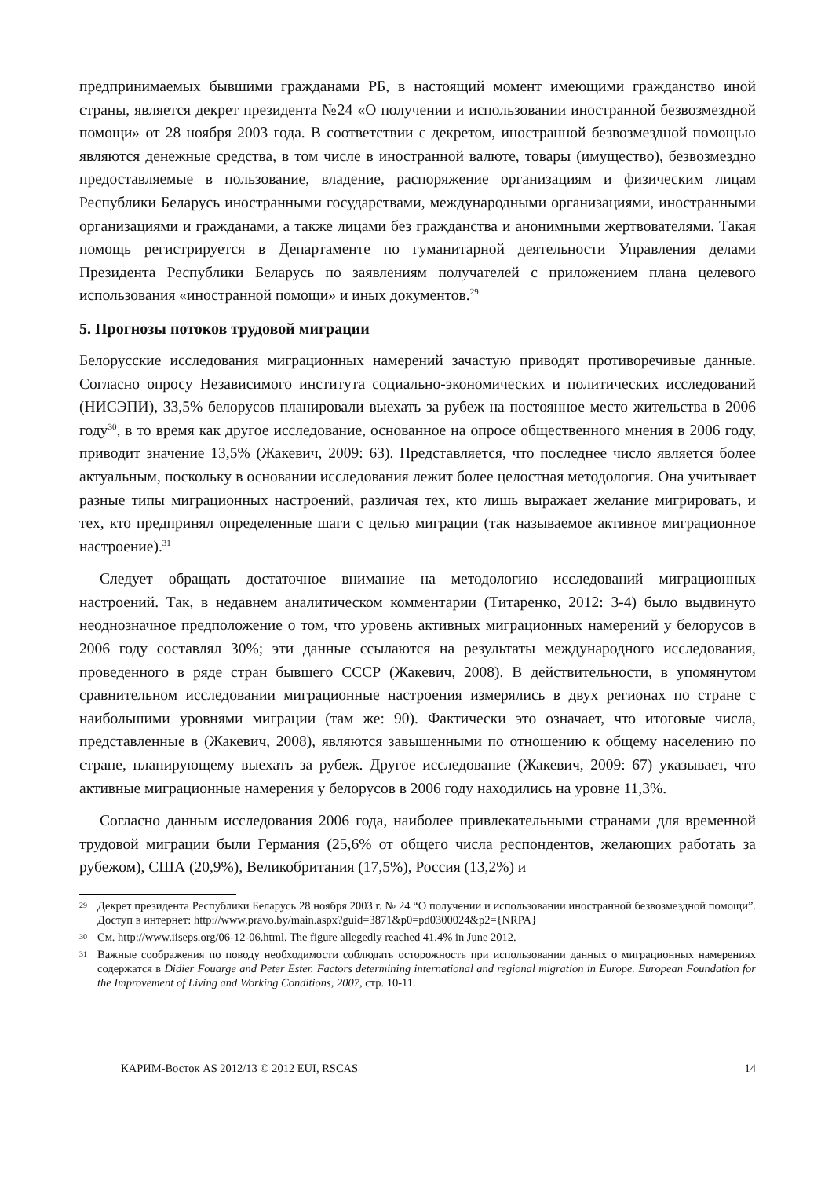предпринимаемых бывшими гражданами РБ, в настоящий момент имеющими гражданство иной страны, является декрет президента №24 «О получении и использовании иностранной безвозмездной помощи» от 28 ноября 2003 года. В соответствии с декретом, иностранной безвозмездной помощью являются денежные средства, в том числе в иностранной валюте, товары (имущество), безвозмездно предоставляемые в пользование, владение, распоряжение организациям и физическим лицам Республики Беларусь иностранными государствами, международными организациями, иностранными организациями и гражданами, а также лицами без гражданства и анонимными жертвователями. Такая помощь регистрируется в Департаменте по гуманитарной деятельности Управления делами Президента Республики Беларусь по заявлениям получателей с приложением плана целевого использования «иностранной помощи» и иных документов.<sup>29</sup>
5. Прогнозы потоков трудовой миграции
Белорусские исследования миграционных намерений зачастую приводят противоречивые данные. Согласно опросу Независимого института социально-экономических и политических исследований (НИСЭПИ), 33,5% белорусов планировали выехать за рубеж на постоянное место жительства в 2006 году<sup>30</sup>, в то время как другое исследование, основанное на опросе общественного мнения в 2006 году, приводит значение 13,5% (Жакевич, 2009: 63). Представляется, что последнее число является более актуальным, поскольку в основании исследования лежит более целостная методология. Она учитывает разные типы миграционных настроений, различая тех, кто лишь выражает желание мигрировать, и тех, кто предпринял определенные шаги с целью миграции (так называемое активное миграционное настроение).<sup>31</sup>
Следует обращать достаточное внимание на методологию исследований миграционных настроений. Так, в недавнем аналитическом комментарии (Титаренко, 2012: 3-4) было выдвинуто неоднозначное предположение о том, что уровень активных миграционных намерений у белорусов в 2006 году составлял 30%; эти данные ссылаются на результаты международного исследования, проведенного в ряде стран бывшего СССР (Жакевич, 2008). В действительности, в упомянутом сравнительном исследовании миграционные настроения измерялись в двух регионах по стране с наибольшими уровнями миграции (там же: 90). Фактически это означает, что итоговые числа, представленные в (Жакевич, 2008), являются завышенными по отношению к общему населению по стране, планирующему выехать за рубеж. Другое исследование (Жакевич, 2009: 67) указывает, что активные миграционные намерения у белорусов в 2006 году находились на уровне 11,3%.
Согласно данным исследования 2006 года, наиболее привлекательными странами для временной трудовой миграции были Германия (25,6% от общего числа респондентов, желающих работать за рубежом), США (20,9%), Великобритания (17,5%), Россия (13,2%) и
29 Декрет президента Республики Беларусь 28 ноября 2003 г. № 24 “О получении и использовании иностранной безвозмездной помощи”. Доступ в интернет: http://www.pravo.by/main.aspx?guid=3871&p0=pd0300024&p2={NRPA}
30 См. http://www.iiseps.org/06-12-06.html. The figure allegedly reached 41.4% in June 2012.
31 Важные соображения по поводу необходимости соблюдать осторожность при использовании данных о миграционных намерениях содержатся в Didier Fouarge and Peter Ester. Factors determining international and regional migration in Europe. European Foundation for the Improvement of Living and Working Conditions, 2007, стр. 10-11.
КАРИМ-Восток AS 2012/13 © 2012 EUI, RSCAS 14